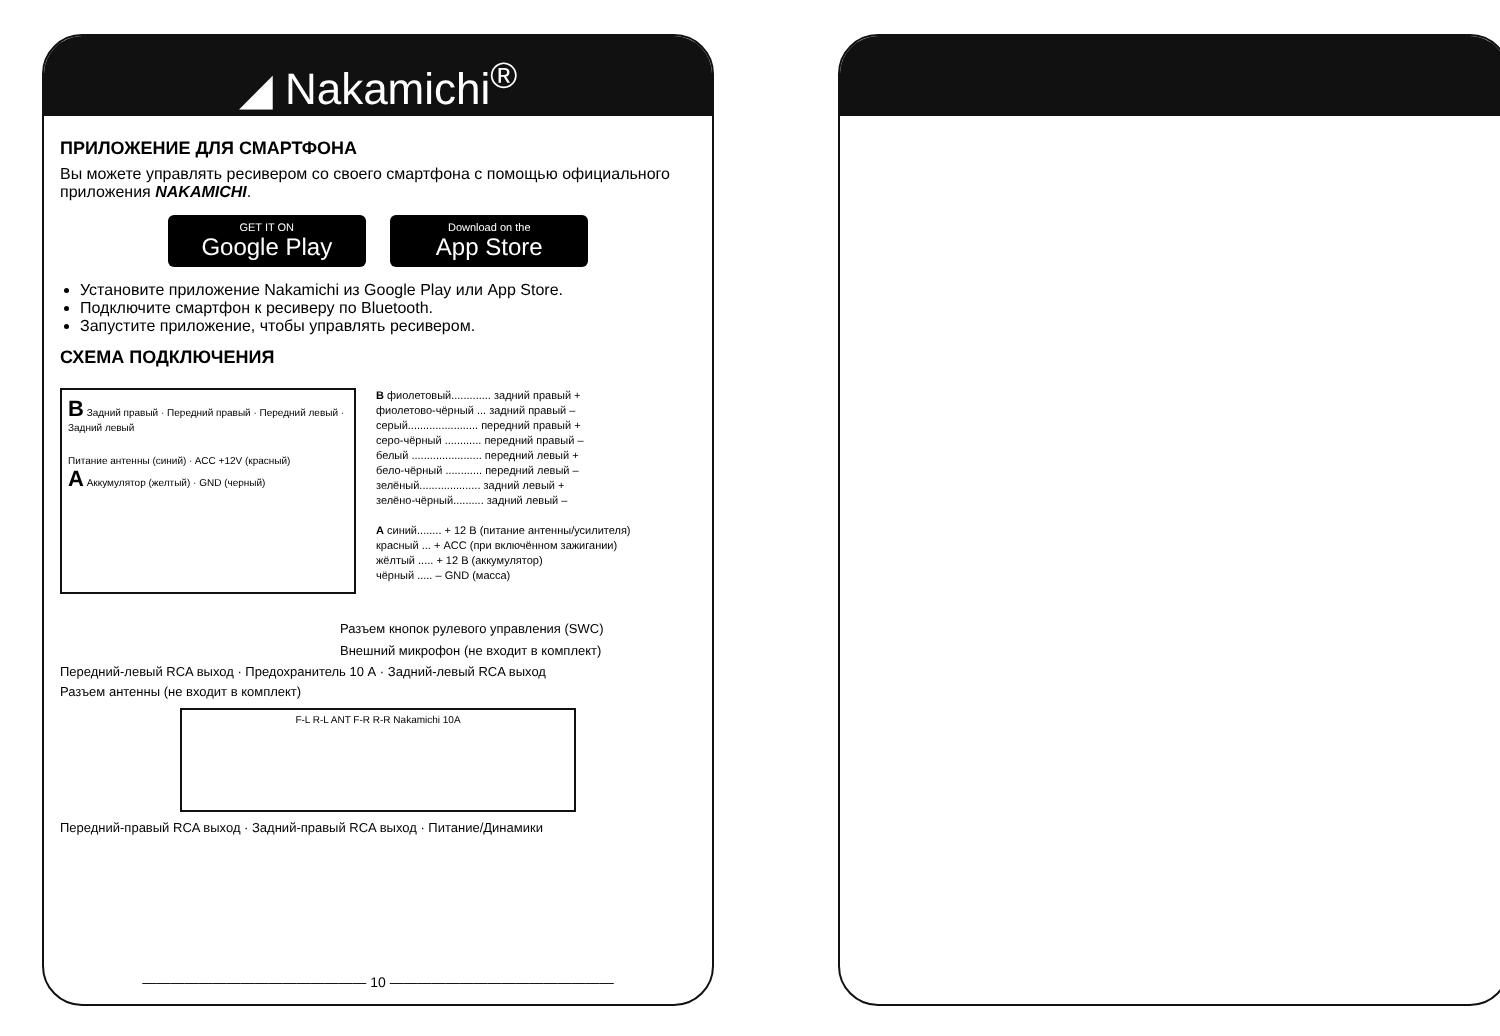◢ Nakamichi<sup>®</sup>
ПРИЛОЖЕНИЕ ДЛЯ СМАРТФОНА
Вы можете управлять ресивером со своего смартфона с помощью официального приложения NAKAMICHI.
GET IT ON Google Play Download on the App Store
Установите приложение Nakamichi из Google Play или App Store.
Подключите смартфон к ресиверу по Bluetooth.
Запустите приложение, чтобы управлять ресивером.
СХЕМА ПОДКЛЮЧЕНИЯ
B Задний правый · Передний правый · Передний левый · Задний левый
Питание антенны (синий) · ACC +12V (красный)
A Аккумулятор (желтый) · GND (черный)
B фиолетовый............. задний правый +
фиолетово-чёрный ... задний правый –
серый....................... передний правый +
серо-чёрный ............ передний правый –
белый ....................... передний левый +
бело-чёрный ............ передний левый –
зелёный.................... задний левый +
зелёно-чёрный.......... задний левый –
A синий........ + 12 В (питание антенны/усилителя)
красный ... + ACC (при включённом зажигании)
жёлтый ..... + 12 В (аккумулятор)
чёрный ..... – GND (масса)
Разъем кнопок рулевого управления (SWC)
Внешний микрофон (не входит в комплект)
Передний-левый RCA выход · Предохранитель 10 А · Задний-левый RCA выход
Разъем антенны (не входит в комплект)
F-L R-L ANT F-R R-R Nakamichi 10A
Передний-правый RCA выход · Задний-правый RCA выход · Питание/Динамики
———————————————— 10 ————————————————